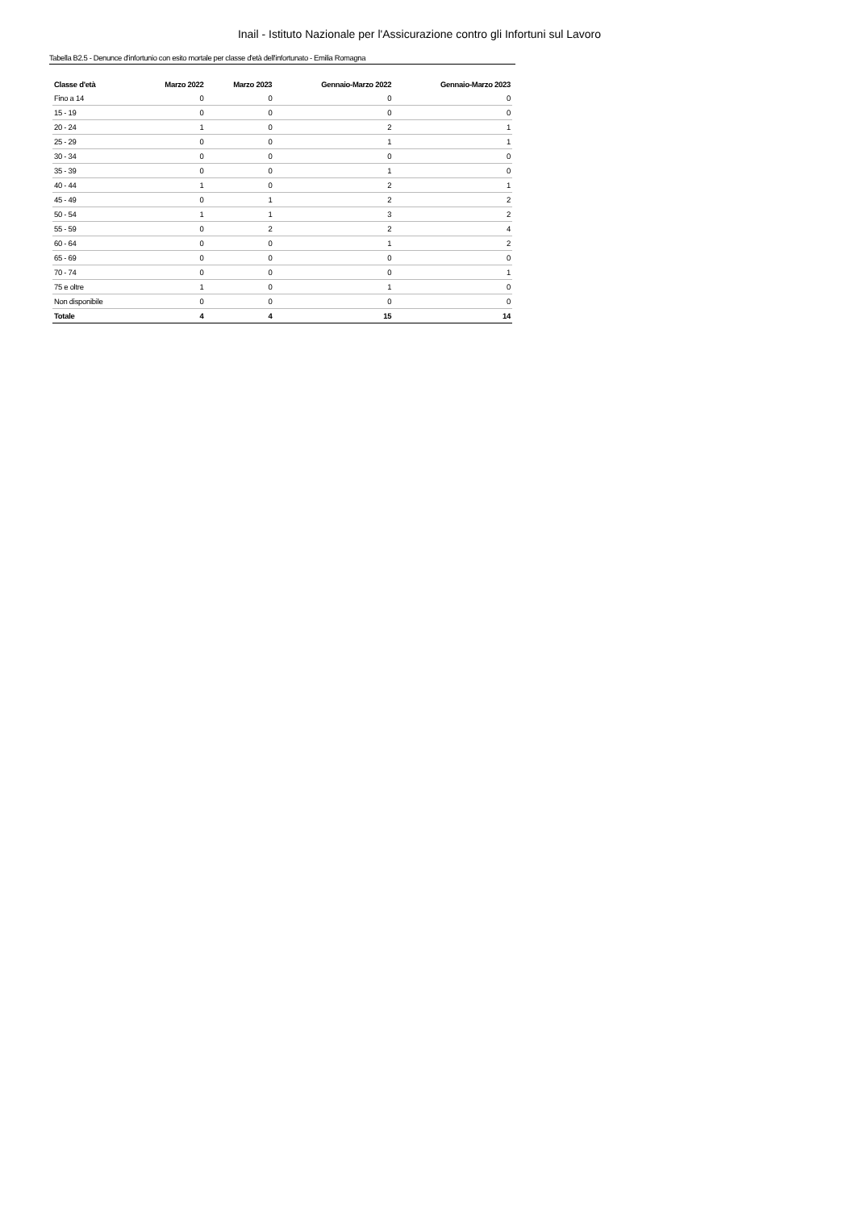Inail - Istituto Nazionale per l'Assicurazione contro gli Infortuni sul Lavoro
Tabella B2.5 - Denunce d'infortunio con esito mortale per classe d'età dell'infortunato - Emilia Romagna
| Classe d'età | Marzo 2022 | Marzo 2023 | Gennaio-Marzo 2022 | Gennaio-Marzo 2023 |
| --- | --- | --- | --- | --- |
| Fino a 14 | 0 | 0 | 0 | 0 |
| 15 - 19 | 0 | 0 | 0 | 0 |
| 20 - 24 | 1 | 0 | 2 | 1 |
| 25 - 29 | 0 | 0 | 1 | 1 |
| 30 - 34 | 0 | 0 | 0 | 0 |
| 35 - 39 | 0 | 0 | 1 | 0 |
| 40 - 44 | 1 | 0 | 2 | 1 |
| 45 - 49 | 0 | 1 | 2 | 2 |
| 50 - 54 | 1 | 1 | 3 | 2 |
| 55 - 59 | 0 | 2 | 2 | 4 |
| 60 - 64 | 0 | 0 | 1 | 2 |
| 65 - 69 | 0 | 0 | 0 | 0 |
| 70 - 74 | 0 | 0 | 0 | 1 |
| 75 e oltre | 1 | 0 | 1 | 0 |
| Non disponibile | 0 | 0 | 0 | 0 |
| Totale | 4 | 4 | 15 | 14 |